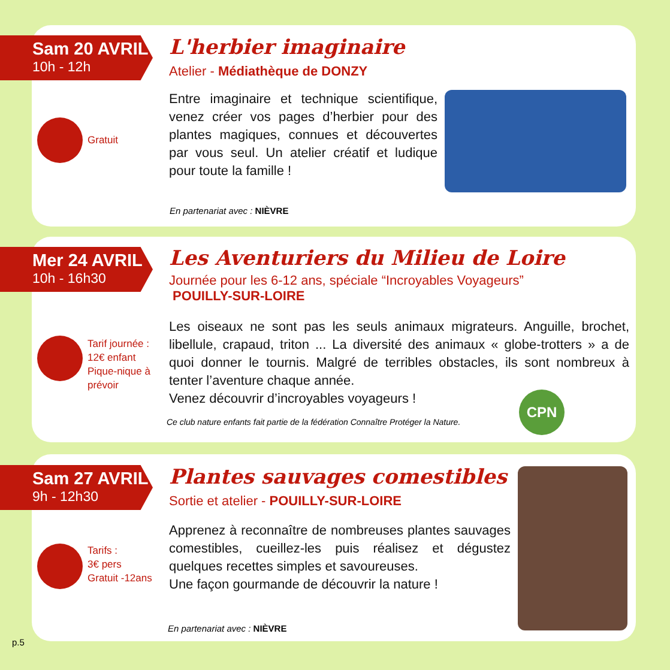Sam 20 AVRIL
10h - 12h
L'herbier imaginaire
Atelier - Médiathèque de DONZY
Gratuit
Entre imaginaire et technique scientifique, venez créer vos pages d’herbier pour des plantes magiques, connues et découvertes par vous seul. Un atelier créatif et ludique pour toute la famille !
En partenariat avec : NIÈVRE
Mer 24 AVRIL
10h - 16h30
Les Aventuriers du Milieu de Loire
Journée pour les 6-12 ans, spéciale “Incroyables Voyageurs”
POUILLY-SUR-LOIRE
Tarif journée :
12€ enfant
Pique-nique à
prévoir
Les oiseaux ne sont pas les seuls animaux migrateurs. Anguille, brochet, libellule, crapaud, triton ... La diversité des animaux « globe-trotters » a de quoi donner le tournis. Malgré de terribles obstacles, ils sont nombreux à tenter l’aventure chaque année.
Venez découvrir d’incroyables voyageurs !
Ce club nature enfants fait partie de la fédération Connaître Protéger la Nature.
CPN
Sam 27 AVRIL
9h - 12h30
Plantes sauvages comestibles
Sortie et atelier - POUILLY-SUR-LOIRE
Tarifs :
3€ pers
Gratuit -12ans
Apprenez à reconnaître de nombreuses plantes sauvages comestibles, cueillez-les puis réalisez et dégustez quelques recettes simples et savoureuses.
Une façon gourmande de découvrir la nature !
En partenariat avec : NIÈVRE
p.5